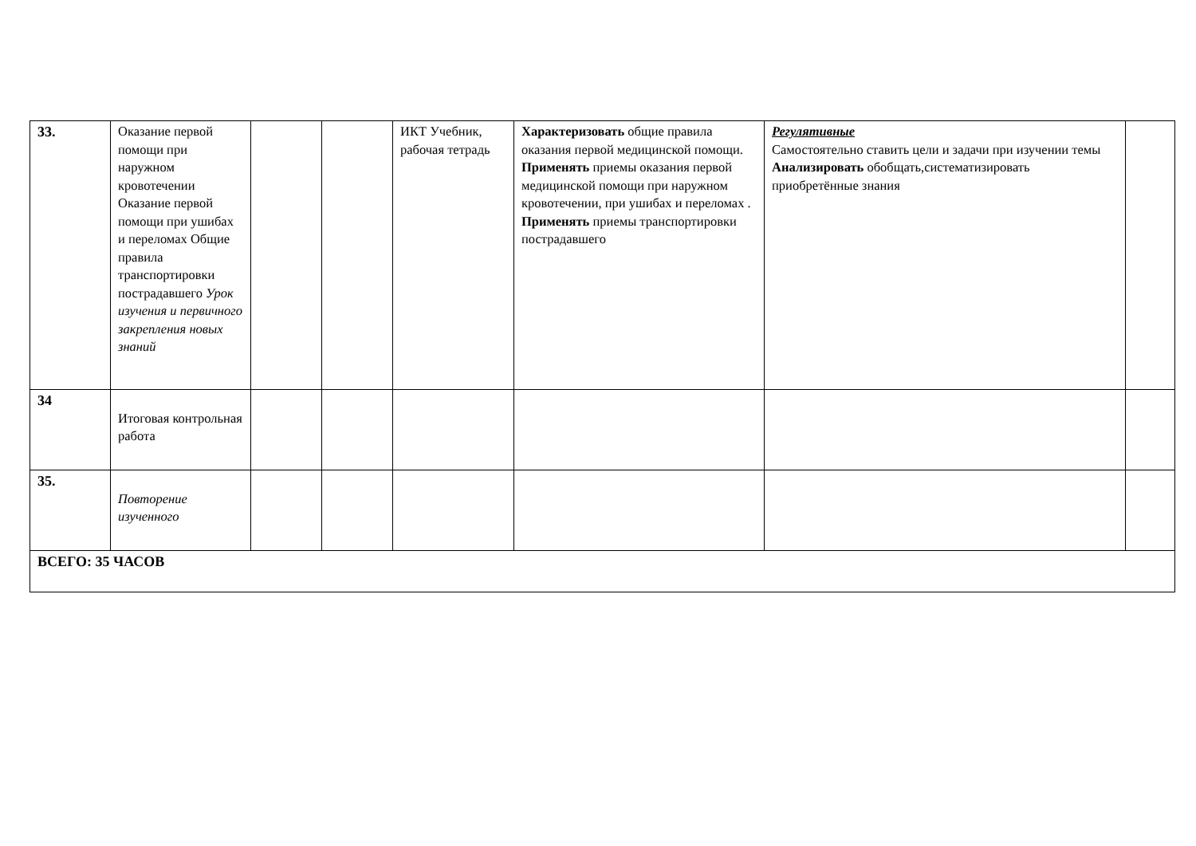| 33. | Оказание первой помощи при наружном кровотечении Оказание первой помощи при ушибах и переломах Общие правила транспортировки пострадавшего Урок изучения и первичного закрепления новых знаний | | | ИКТ Учебник, рабочая тетрадь | Характеризовать общие правила оказания первой медицинской помощи. Применять приемы оказания первой медицинской помощи при наружном кровотечении, при ушибах и переломах . Применять приемы транспортировки пострадавшего | Регулятивные Самостоятельно ставить цели и задачи при изучении темы Анализировать обобщать,систематизировать приобретённые знания | |
| 34 | Итоговая контрольная работа | | | | | | |
| 35. | Повторение изученного | | | | | | |
| ВСЕГО: 35 ЧАСОВ | | | | | | | |